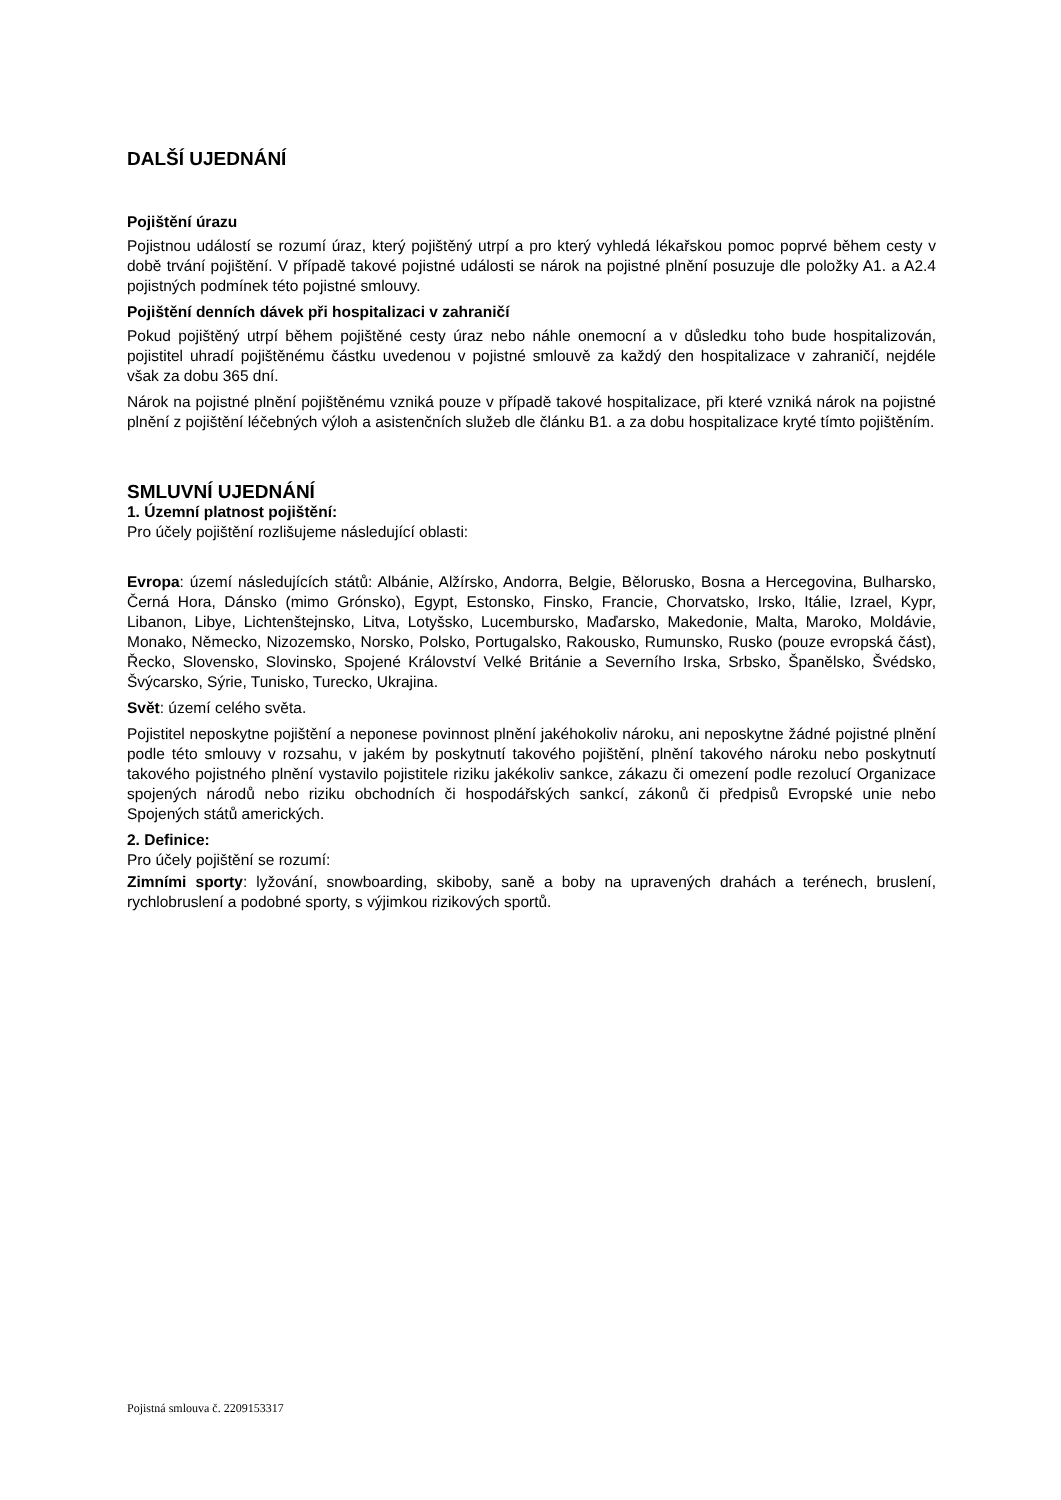DALŠÍ UJEDNÁNÍ
Pojištění úrazu
Pojistnou událostí se rozumí úraz, který pojištěný utrpí a pro který vyhledá lékařskou pomoc poprvé během cesty v době trvání pojištění. V případě takové pojistné události se nárok na pojistné plnění posuzuje dle položky A1. a A2.4 pojistných podmínek této pojistné smlouvy.
Pojištění denních dávek při hospitalizaci v zahraničí
Pokud pojištěný utrpí během pojištěné cesty úraz nebo náhle onemocní a v důsledku toho bude hospitalizován, pojistitel uhradí pojištěnému částku uvedenou v pojistné smlouvě za každý den hospitalizace v zahraničí, nejdéle však za dobu 365 dní.
Nárok na pojistné plnění pojištěnému vzniká pouze v případě takové hospitalizace, při které vzniká nárok na pojistné plnění z pojištění léčebných výloh a asistenčních služeb dle článku B1. a za dobu hospitalizace kryté tímto pojištěním.
SMLUVNÍ UJEDNÁNÍ
1. Územní platnost pojištění:
Pro účely pojištění rozlišujeme následující oblasti:
Evropa: území následujících států: Albánie, Alžírsko, Andorra, Belgie, Bělorusko, Bosna a Hercegovina, Bulharsko, Černá Hora, Dánsko (mimo Grónsko), Egypt, Estonsko, Finsko, Francie, Chorvatsko, Irsko, Itálie, Izrael, Kypr, Libanon, Libye, Lichtenštejnsko, Litva, Lotyšsko, Lucembursko, Maďarsko, Makedonie, Malta, Maroko, Moldávie, Monako, Německo, Nizozemsko, Norsko, Polsko, Portugalsko, Rakousko, Rumunsko, Rusko (pouze evropská část), Řecko, Slovensko, Slovinsko, Spojené Království Velké Británie a Severního Irska, Srbsko, Španělsko, Švédsko, Švýcarsko, Sýrie, Tunisko, Turecko, Ukrajina.
Svět: území celého světa.
Pojistitel neposkytne pojištění a neponese povinnost plnění jakéhokoliv nároku, ani neposkytne žádné pojistné plnění podle této smlouvy v rozsahu, v jakém by poskytnutí takového pojištění, plnění takového nároku nebo poskytnutí takového pojistného plnění vystavilo pojistitele riziku jakékoliv sankce, zákazu či omezení podle rezolucí Organizace spojených národů nebo riziku obchodních či hospodářských sankcí, zákonů či předpisů Evropské unie nebo Spojených států amerických.
2. Definice:
Pro účely pojištění se rozumí:
Zimními sporty: lyžování, snowboarding, skiboby, saně a boby na upravených drahách a terénech, bruslení, rychlobruslení a podobné sporty, s výjimkou rizikových sportů.
Pojistná smlouva č. 2209153317